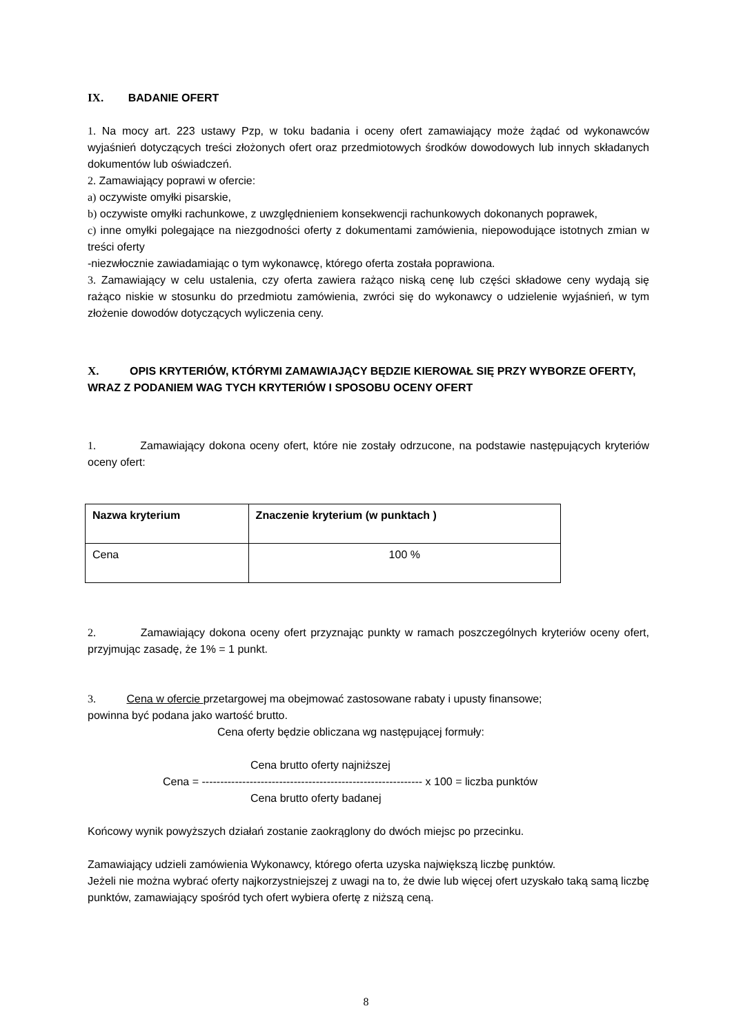IX. BADANIE OFERT
1. Na mocy art. 223 ustawy Pzp, w toku badania i oceny ofert zamawiający może żądać od wykonawców wyjaśnień dotyczących treści złożonych ofert oraz przedmiotowych środków dowodowych lub innych składanych dokumentów lub oświadczeń.
2. Zamawiający poprawi w ofercie:
a) oczywiste omyłki pisarskie,
b) oczywiste omyłki rachunkowe, z uwzględnieniem konsekwencji rachunkowych dokonanych poprawek,
c) inne omyłki polegające na niezgodności oferty z dokumentami zamówienia, niepowodujące istotnych zmian w treści oferty
-niezwłocznie zawiadamiając o tym wykonawcę, którego oferta została poprawiona.
3. Zamawiający w celu ustalenia, czy oferta zawiera rażąco niską cenę lub części składowe ceny wydają się rażąco niskie w stosunku do przedmiotu zamówienia, zwróci się do wykonawcy o udzielenie wyjaśnień, w tym złożenie dowodów dotyczących wyliczenia ceny.
X. OPIS KRYTERIÓW, KTÓRYMI ZAMAWIAJĄCY BĘDZIE KIEROWAŁ SIĘ PRZY WYBORZE OFERTY, WRAZ Z PODANIEM WAG TYCH KRYTERIÓW I SPOSOBU OCENY OFERT
1. Zamawiający dokona oceny ofert, które nie zostały odrzucone, na podstawie następujących kryteriów oceny ofert:
| Nazwa kryterium | Znaczenie kryterium (w punktach ) |
| --- | --- |
| Cena | 100 % |
2. Zamawiający dokona oceny ofert przyznając punkty w ramach poszczególnych kryteriów oceny ofert, przyjmując zasadę, że 1% = 1 punkt.
3. Cena w ofercie przetargowej ma obejmować zastosowane rabaty i upusty finansowe;
powinna być podana jako wartość brutto.
Cena oferty będzie obliczana wg następującej formuły:
Cena brutto oferty najniższej
Cena = ------------------------------------------------------------ x 100 = liczba punktów
Cena brutto oferty badanej
Końcowy wynik powyższych działań zostanie zaokrąglony do dwóch miejsc po przecinku.
Zamawiający udzieli zamówienia Wykonawcy, którego oferta uzyska największą liczbę punktów.
Jeżeli nie można wybrać oferty najkorzystniejszej z uwagi na to, że dwie lub więcej ofert uzyskało taką samą liczbę punktów, zamawiający spośród tych ofert wybiera ofertę z niższą ceną.
8